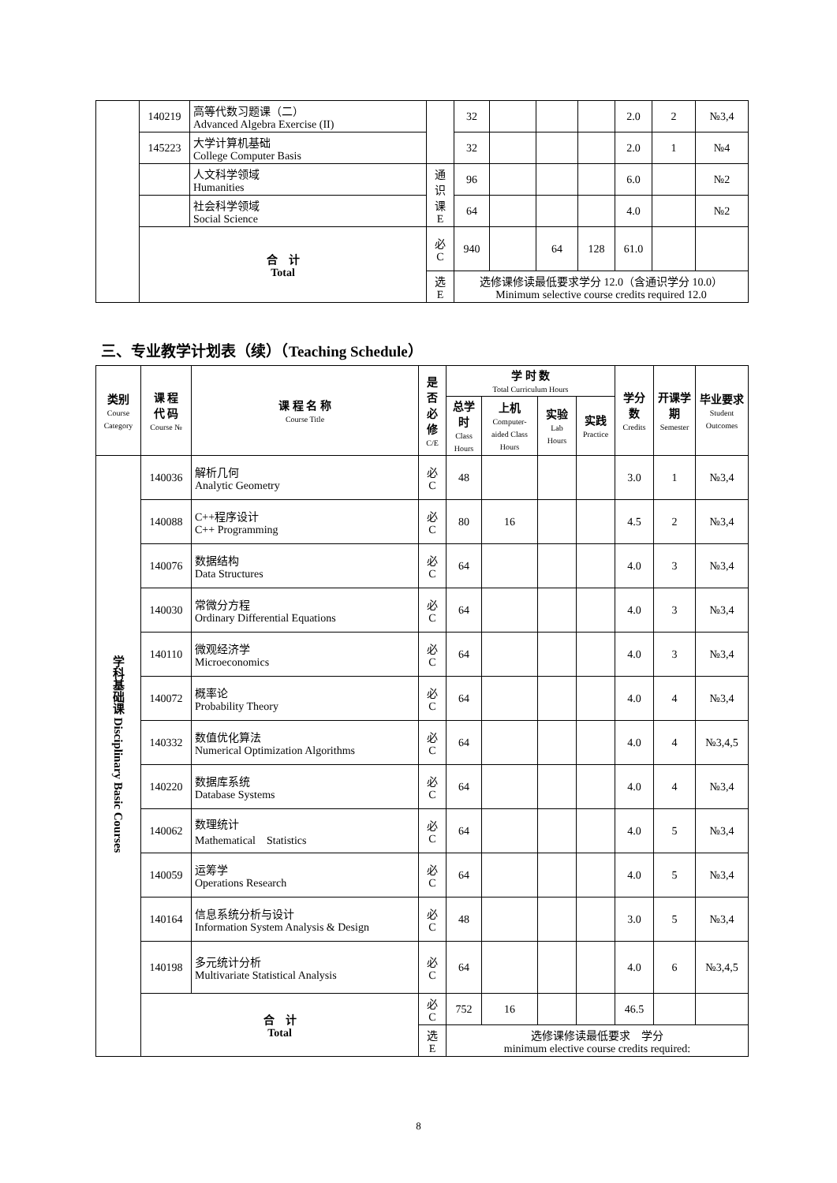| | 140219 | 高等代数习题课（二） Advanced Algebra Exercise (II) | | 32 | | | | 2.0 | 2 | №3,4 |
| | 145223 | 大学计算机基础 College Computer Basis | | 32 | | | | 2.0 | 1 | №4 |
| | | 人文科学领域 Humanities | 通 识 课 E | 96 | | | | 6.0 | | №2 |
| | | 社会科学领域 Social Science | | 64 | | | | 4.0 | | №2 |
| | 合 计 Total | | 必 C | 940 | | 64 | 128 | 61.0 | | |
| | | | 选 E | 选修课修读最低要求学分 12.0（含通识学分 10.0） Minimum selective course credits required 12.0 | | | | | | |
三、专业教学计划表（续）（Teaching Schedule）
| 类别 Course Category | 课 程 代 码 Course № | 课 程 名 称 Course Title | 是否必修 C/E | 学 时 数 Total Curriculum Hours | | | | 学分数 Credits | 开课学期 Semester | 毕业要求 Student Outcomes |
| --- | --- | --- | --- | --- | --- | --- | --- | --- | --- | --- |
| | | | | 总学时 Class Hours | 上机 Computer-aided Class Hours | 实验 Lab Hours | 实践 Practice | | | |
| 学科基础课 Disciplinary Basic Courses | 140036 | 解析几何 Analytic Geometry | 必 C | 48 | | | | 3.0 | 1 | №3,4 |
| | 140088 | C++程序设计 C++ Programming | 必 C | 80 | 16 | | | 4.5 | 2 | №3,4 |
| | 140076 | 数据结构 Data Structures | 必 C | 64 | | | | 4.0 | 3 | №3,4 |
| | 140030 | 常微分方程 Ordinary Differential Equations | 必 C | 64 | | | | 4.0 | 3 | №3,4 |
| | 140110 | 微观经济学 Microeconomics | 必 C | 64 | | | | 4.0 | 3 | №3,4 |
| | 140072 | 概率论 Probability Theory | 必 C | 64 | | | | 4.0 | 4 | №3,4 |
| | 140332 | 数值优化算法 Numerical Optimization Algorithms | 必 C | 64 | | | | 4.0 | 4 | №3,4,5 |
| | 140220 | 数据库系统 Database Systems | 必 C | 64 | | | | 4.0 | 4 | №3,4 |
| | 140062 | 数理统计 Mathematical Statistics | 必 C | 64 | | | | 4.0 | 5 | №3,4 |
| | 140059 | 运筹学 Operations Research | 必 C | 64 | | | | 4.0 | 5 | №3,4 |
| | 140164 | 信息系统分析与设计 Information System Analysis & Design | 必 C | 48 | | | | 3.0 | 5 | №3,4 |
| | 140198 | 多元统计分析 Multivariate Statistical Analysis | 必 C | 64 | | | | 4.0 | 6 | №3,4,5 |
| | 合 计 Total | | 必 C | 752 | 16 | | | 46.5 | | |
| | | | 选 E | 选修课修读最低要求 学分 minimum elective course credits required: | | | | | | |
8